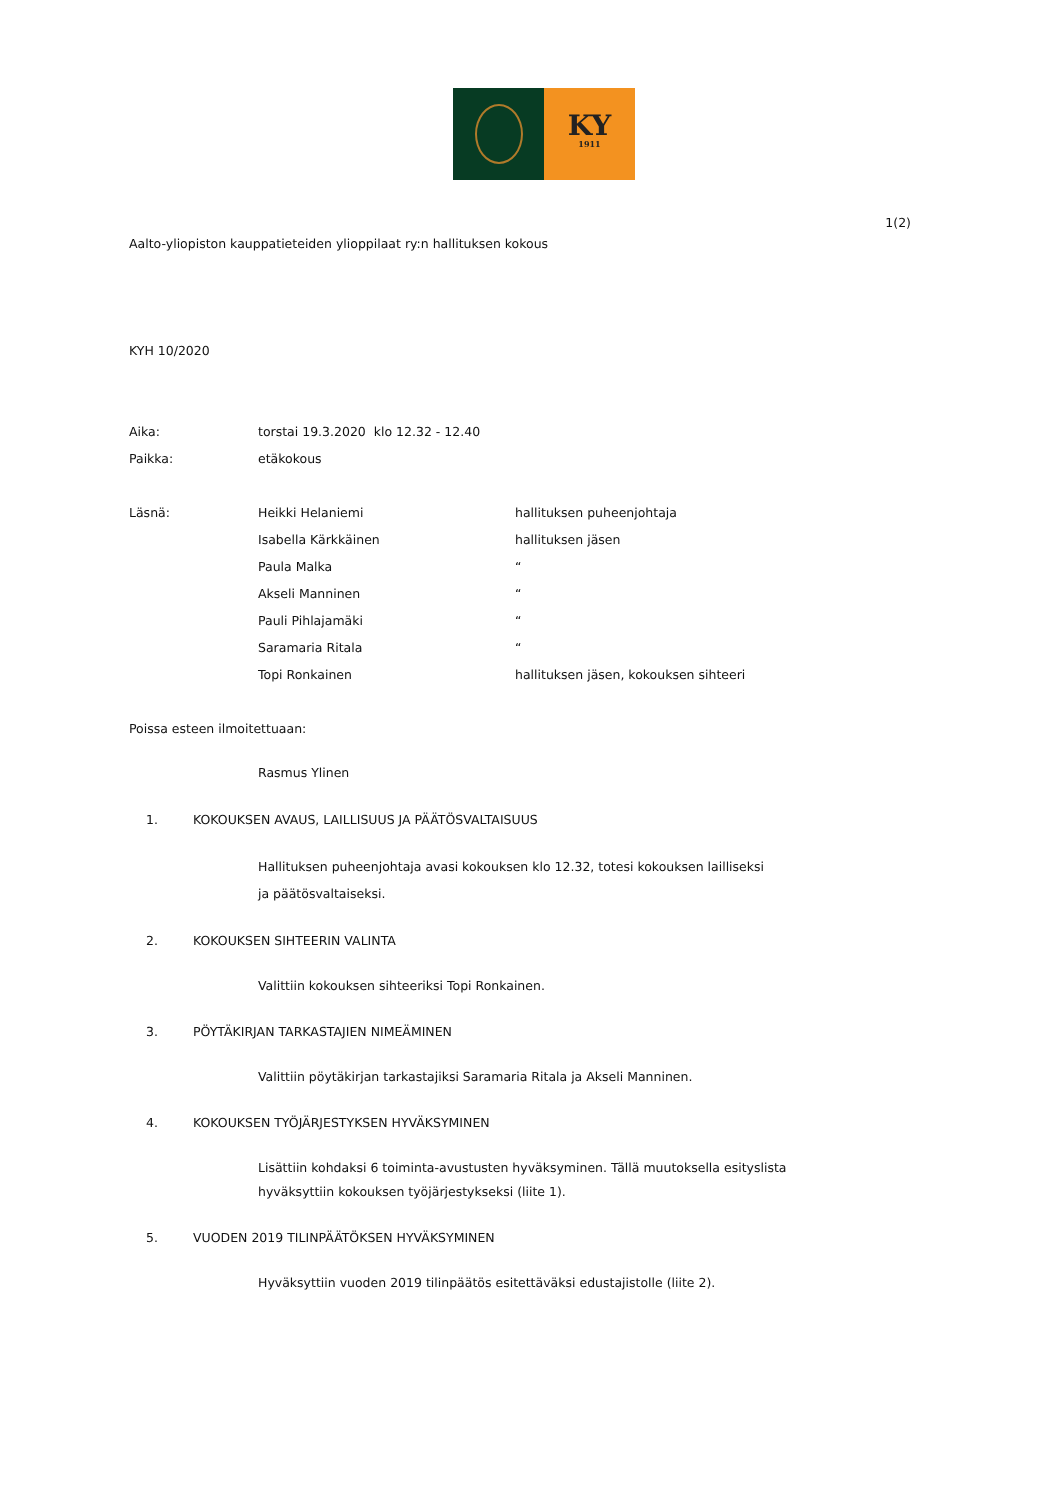KY
1911
1(2)
Aalto-yliopiston kauppatieteiden ylioppilaat ry:n hallituksen kokous
KYH 10/2020
Aika: torstai 19.3.2020 klo 12.32 - 12.40
Paikka: etäkokous
Läsnä: Heikki Helaniemi hallituksen puheenjohtaja
Isabella Kärkkäinen hallituksen jäsen
Paula Malka “
Akseli Manninen “
Pauli Pihlajamäki “
Saramaria Ritala “
Topi Ronkainen hallituksen jäsen, kokouksen sihteeri
Poissa esteen ilmoitettuaan:
Rasmus Ylinen
1. KOKOUKSEN AVAUS, LAILLISUUS JA PÄÄTÖSVALTAISUUS
Hallituksen puheenjohtaja avasi kokouksen klo 12.32, totesi kokouksen lailliseksi
ja päätösvaltaiseksi.
2. KOKOUKSEN SIHTEERIN VALINTA
Valittiin kokouksen sihteeriksi Topi Ronkainen.
3. PÖYTÄKIRJAN TARKASTAJIEN NIMEÄMINEN
Valittiin pöytäkirjan tarkastajiksi Saramaria Ritala ja Akseli Manninen.
4. KOKOUKSEN TYÖJÄRJESTYKSEN HYVÄKSYMINEN
Lisättiin kohdaksi 6 toiminta-avustusten hyväksyminen. Tällä muutoksella esityslista
hyväksyttiin kokouksen työjärjestykseksi (liite 1).
5. VUODEN 2019 TILINPÄÄTÖKSEN HYVÄKSYMINEN
Hyväksyttiin vuoden 2019 tilinpäätös esitettäväksi edustajistolle (liite 2).